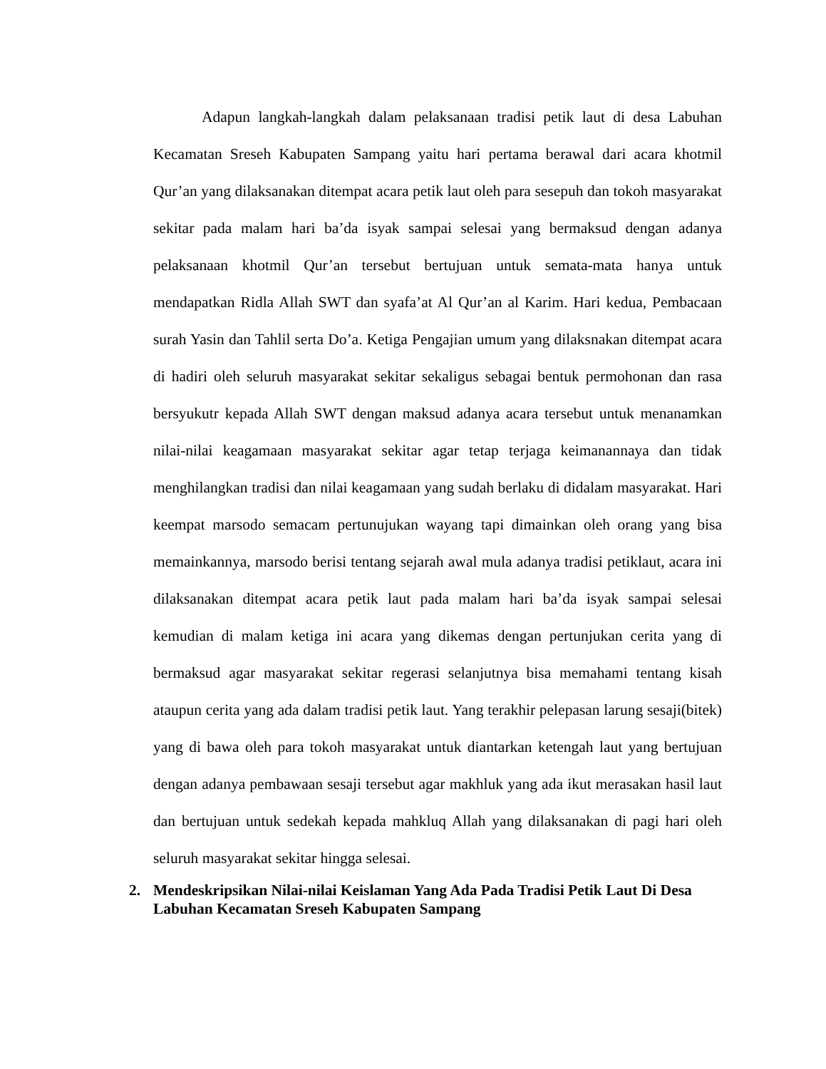Adapun langkah-langkah dalam pelaksanaan tradisi petik laut di desa Labuhan Kecamatan Sreseh Kabupaten Sampang yaitu hari pertama berawal dari acara khotmil Qur’an yang dilaksanakan ditempat acara petik laut oleh para sesepuh dan tokoh masyarakat sekitar pada malam hari ba’da isyak sampai selesai yang bermaksud dengan adanya pelaksanaan khotmil Qur’an tersebut bertujuan untuk semata-mata hanya untuk mendapatkan Ridla Allah SWT dan syafa’at Al Qur’an al Karim. Hari kedua, Pembacaan surah Yasin dan Tahlil serta Do’a. Ketiga Pengajian umum yang dilaksnakan ditempat acara di hadiri oleh seluruh masyarakat sekitar sekaligus sebagai bentuk permohonan dan rasa bersyukutr kepada Allah SWT dengan maksud adanya acara tersebut untuk menanamkan nilai-nilai keagamaan masyarakat sekitar agar tetap terjaga keimanannaya dan tidak menghilangkan tradisi dan nilai keagamaan yang sudah berlaku di didalam masyarakat. Hari keempat marsodo semacam pertunujukan wayang tapi dimainkan oleh orang yang bisa memainkannya, marsodo berisi tentang sejarah awal mula adanya tradisi petiklaut, acara ini dilaksanakan ditempat acara petik laut pada malam hari ba’da isyak sampai selesai kemudian di malam ketiga ini acara yang dikemas dengan pertunjukan cerita yang di bermaksud agar masyarakat sekitar regerasi selanjutnya bisa memahami tentang kisah ataupun cerita yang ada dalam tradisi petik laut. Yang terakhir pelepasan larung sesaji(bitek) yang di bawa oleh para tokoh masyarakat untuk diantarkan ketengah laut yang bertujuan dengan adanya pembawaan sesaji tersebut agar makhluk yang ada ikut merasakan hasil laut dan bertujuan untuk sedekah kepada mahkluq Allah yang dilaksanakan di pagi hari oleh seluruh masyarakat sekitar hingga selesai.
2. Mendeskripsikan Nilai-nilai Keislaman Yang Ada Pada Tradisi Petik Laut Di Desa Labuhan Kecamatan Sreseh Kabupaten Sampang